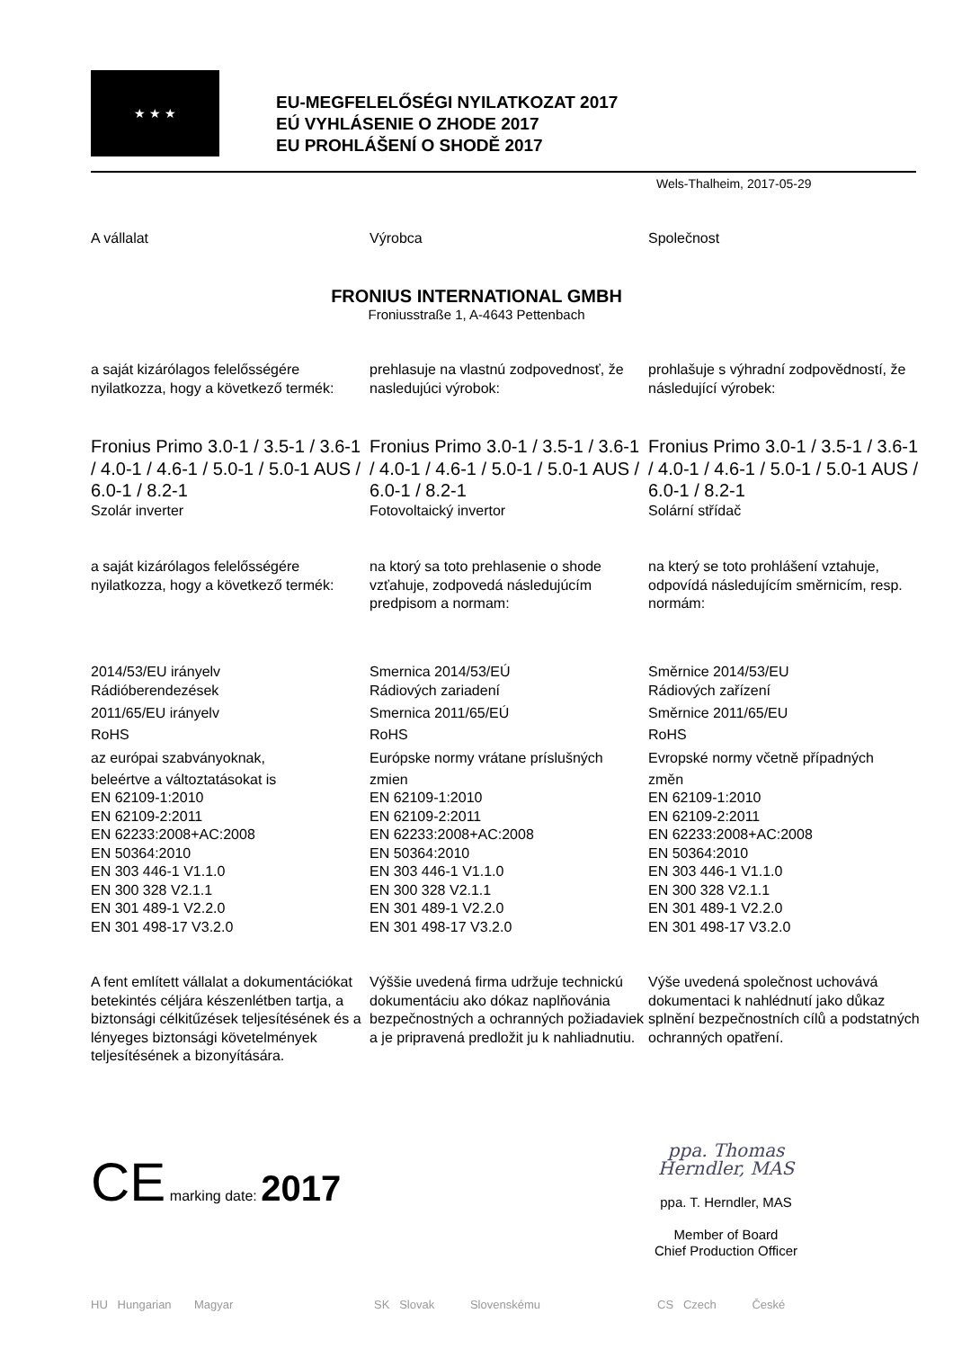★ ★ ★
EU-MEGFELELŐSÉGI NYILATKOZAT 2017
EÚ VYHLÁSENIE O ZHODE 2017
EU PROHLÁŠENÍ O SHODĚ 2017
Wels-Thalheim, 2017-05-29
A vállalat Výrobca Společnost
FRONIUS INTERNATIONAL GMBH
Froniusstraße 1, A-4643 Pettenbach
a saját kizárólagos felelősségére nyilatkozza, hogy a következő termék:
prehlasuje na vlastnú zodpovednosť, že nasledujúci výrobok:
prohlašuje s výhradní zodpovědností, že následující výrobek:
Fronius Primo 3.0-1 / 3.5-1 / 3.6-1 / 4.0-1 / 4.6-1 / 5.0-1 / 5.0-1 AUS / 6.0-1 / 8.2-1
Szolár inverter
Fronius Primo 3.0-1 / 3.5-1 / 3.6-1 / 4.0-1 / 4.6-1 / 5.0-1 / 5.0-1 AUS / 6.0-1 / 8.2-1
Fotovoltaický invertor
Fronius Primo 3.0-1 / 3.5-1 / 3.6-1 / 4.0-1 / 4.6-1 / 5.0-1 / 5.0-1 AUS / 6.0-1 / 8.2-1
Solární střídač
a saját kizárólagos felelősségére nyilatkozza, hogy a következő termék:
na ktorý sa toto prehlasenie o shode vzťahuje, zodpovedá následujúcím predpisom a normam:
na který se toto prohlášení vztahuje, odpovídá následujícím směrnicím, resp. normám:
2014/53/EU irányelv
Rádióberendezések
2011/65/EU irányelv
RoHS
az európai szabványoknak,
beleértve a változtatásokat is
EN 62109-1:2010
EN 62109-2:2011
EN 62233:2008+AC:2008
EN 50364:2010
EN 303 446-1 V1.1.0
EN 300 328 V2.1.1
EN 301 489-1 V2.2.0
EN 301 498-17 V3.2.0
Smernica 2014/53/EÚ
Rádiových zariadení
Smernica 2011/65/EÚ
RoHS
Európske normy vrátane príslušných
zmien
EN 62109-1:2010
EN 62109-2:2011
EN 62233:2008+AC:2008
EN 50364:2010
EN 303 446-1 V1.1.0
EN 300 328 V2.1.1
EN 301 489-1 V2.2.0
EN 301 498-17 V3.2.0
Směrnice 2014/53/EU
Rádiových zařízení
Směrnice 2011/65/EU
RoHS
Evropské normy včetně případných
změn
EN 62109-1:2010
EN 62109-2:2011
EN 62233:2008+AC:2008
EN 50364:2010
EN 303 446-1 V1.1.0
EN 300 328 V2.1.1
EN 301 489-1 V2.2.0
EN 301 498-17 V3.2.0
A fent említett vállalat a dokumentációkat betekintés céljára készenlétben tartja, a biztonsági célkitűzések teljesítésének és a lényeges biztonsági követelmények teljesítésének a bizonyítására.
Výššie uvedená firma udržuje technickú dokumentáciu ako dókaz naplňovánia bezpečnostných a ochranných požiadaviek a je pripravená predložit ju k nahliadnutiu.
Výše uvedená společnost uchovává dokumentaci k nahlédnutí jako důkaz splnění bezpečnostních cílů a podstatných ochranných opatření.
CE marking date: 2017
ppa. Thomas Herndler, MAS
ppa. T. Herndler, MAS
Member of Board
Chief Production Officer
HU Hungarian Magyar SK Slovak Slovenskému CS Czech České